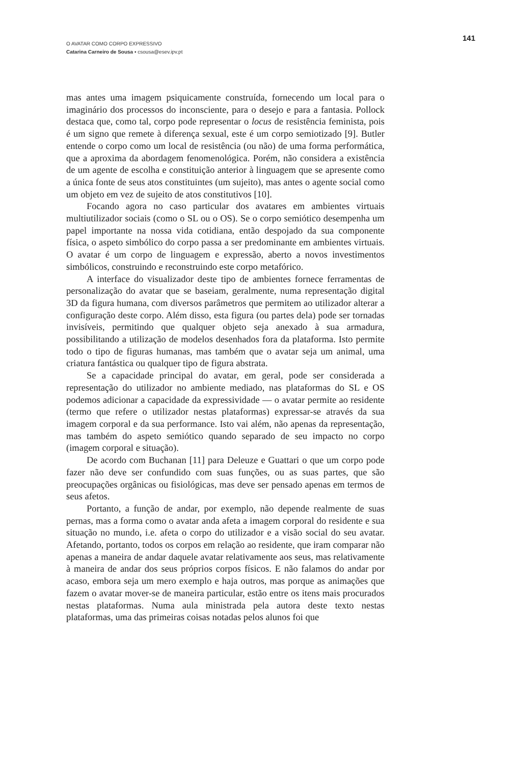O AVATAR COMO CORPO EXPRESSIVO
Catarina Carneiro de Sousa ▪ csousa@esev.ipv.pt
141
mas antes uma imagem psiquicamente construída, fornecendo um local para o imaginário dos processos do inconsciente, para o desejo e para a fantasia. Pollock destaca que, como tal, corpo pode representar o locus de resistência feminista, pois é um signo que remete à diferença sexual, este é um corpo semiotizado [9]. Butler entende o corpo como um local de resistência (ou não) de uma forma performática, que a aproxima da abordagem fenomenológica. Porém, não considera a existência de um agente de escolha e constituição anterior à linguagem que se apresente como a única fonte de seus atos constituintes (um sujeito), mas antes o agente social como um objeto em vez de sujeito de atos constitutivos [10].
Focando agora no caso particular dos avatares em ambientes virtuais multiutilizador sociais (como o SL ou o OS). Se o corpo semiótico desempenha um papel importante na nossa vida cotidiana, então despojado da sua componente física, o aspeto simbólico do corpo passa a ser predominante em ambientes virtuais. O avatar é um corpo de linguagem e expressão, aberto a novos investimentos simbólicos, construindo e reconstruindo este corpo metafórico.
A interface do visualizador deste tipo de ambientes fornece ferramentas de personalização do avatar que se baseiam, geralmente, numa representação digital 3D da figura humana, com diversos parâmetros que permitem ao utilizador alterar a configuração deste corpo. Além disso, esta figura (ou partes dela) pode ser tornadas invisíveis, permitindo que qualquer objeto seja anexado à sua armadura, possibilitando a utilização de modelos desenhados fora da plataforma. Isto permite todo o tipo de figuras humanas, mas também que o avatar seja um animal, uma criatura fantástica ou qualquer tipo de figura abstrata.
Se a capacidade principal do avatar, em geral, pode ser considerada a representação do utilizador no ambiente mediado, nas plataformas do SL e OS podemos adicionar a capacidade da expressividade — o avatar permite ao residente (termo que refere o utilizador nestas plataformas) expressar-se através da sua imagem corporal e da sua performance. Isto vai além, não apenas da representação, mas também do aspeto semiótico quando separado de seu impacto no corpo (imagem corporal e situação).
De acordo com Buchanan [11] para Deleuze e Guattari o que um corpo pode fazer não deve ser confundido com suas funções, ou as suas partes, que são preocupações orgânicas ou fisiológicas, mas deve ser pensado apenas em termos de seus afetos.
Portanto, a função de andar, por exemplo, não depende realmente de suas pernas, mas a forma como o avatar anda afeta a imagem corporal do residente e sua situação no mundo, i.e. afeta o corpo do utilizador e a visão social do seu avatar. Afetando, portanto, todos os corpos em relação ao residente, que iram comparar não apenas a maneira de andar daquele avatar relativamente aos seus, mas relativamente à maneira de andar dos seus próprios corpos físicos. E não falamos do andar por acaso, embora seja um mero exemplo e haja outros, mas porque as animações que fazem o avatar mover-se de maneira particular, estão entre os itens mais procurados nestas plataformas. Numa aula ministrada pela autora deste texto nestas plataformas, uma das primeiras coisas notadas pelos alunos foi que